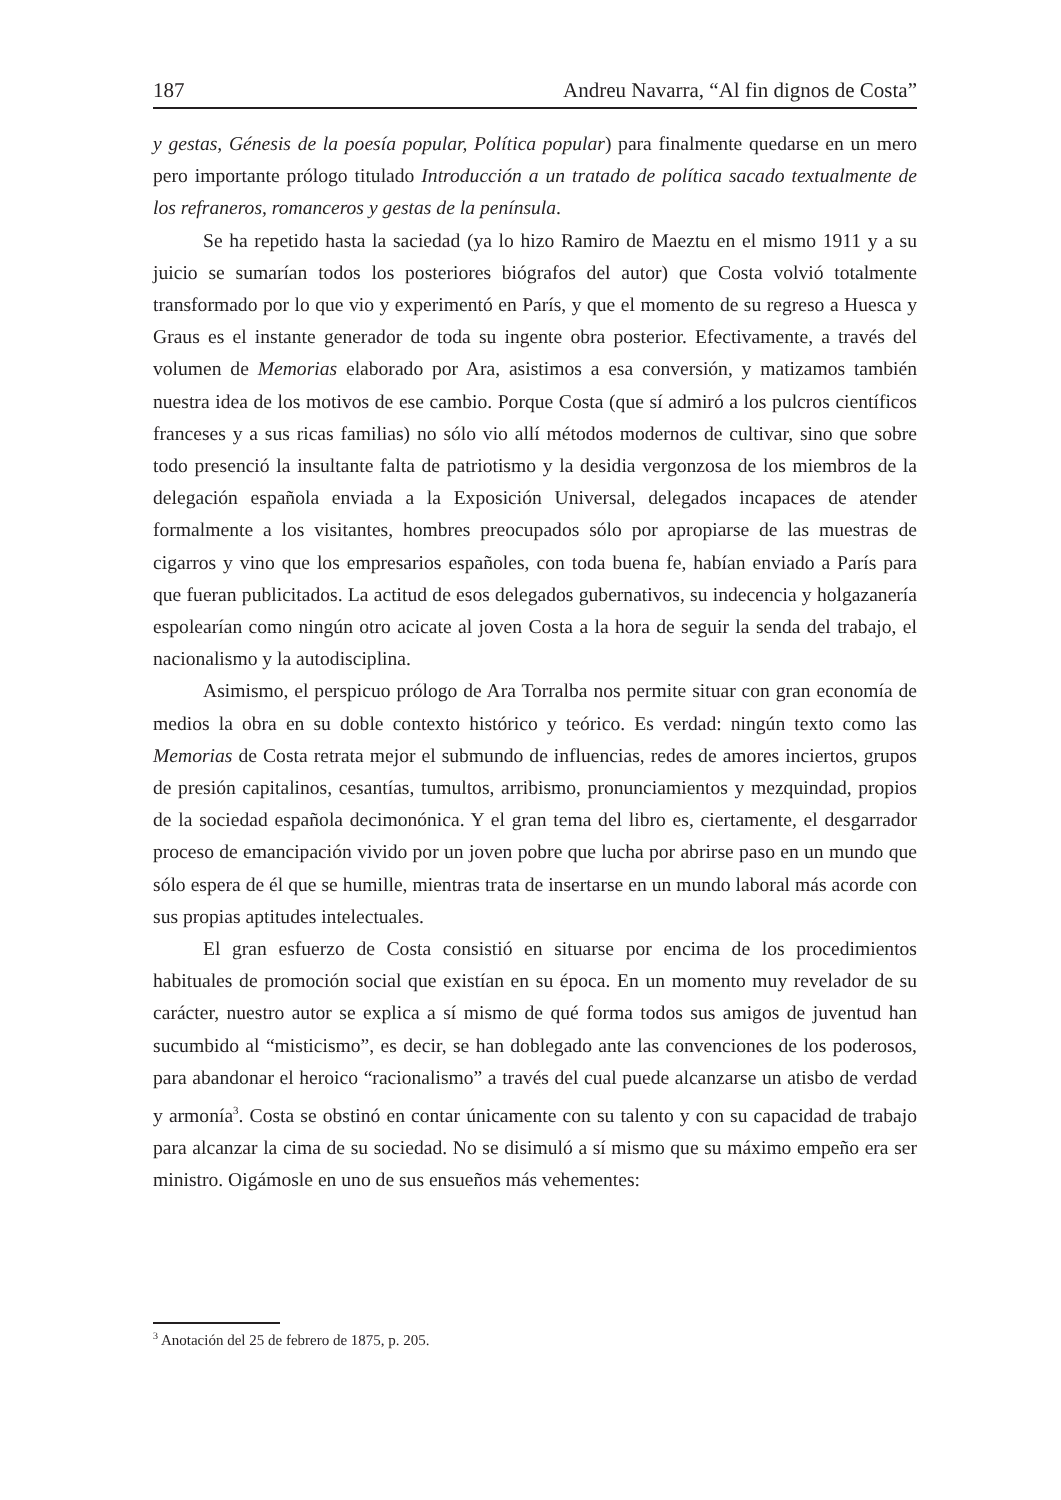187 Andreu Navarra, “Al fin dignos de Costa”
y gestas, Génesis de la poesía popular, Política popular) para finalmente quedarse en un mero pero importante prólogo titulado Introducción a un tratado de política sacado textualmente de los refraneros, romanceros y gestas de la península.
Se ha repetido hasta la saciedad (ya lo hizo Ramiro de Maeztu en el mismo 1911 y a su juicio se sumarían todos los posteriores biógrafos del autor) que Costa volvió totalmente transformado por lo que vio y experimentó en París, y que el momento de su regreso a Huesca y Graus es el instante generador de toda su ingente obra posterior. Efectivamente, a través del volumen de Memorias elaborado por Ara, asistimos a esa conversión, y matizamos también nuestra idea de los motivos de ese cambio. Porque Costa (que sí admiró a los pulcros científicos franceses y a sus ricas familias) no sólo vio allí métodos modernos de cultivar, sino que sobre todo presenció la insultante falta de patriotismo y la desidia vergonzosa de los miembros de la delegación española enviada a la Exposición Universal, delegados incapaces de atender formalmente a los visitantes, hombres preocupados sólo por apropiarse de las muestras de cigarros y vino que los empresarios españoles, con toda buena fe, habían enviado a París para que fueran publicitados. La actitud de esos delegados gubernativos, su indecencia y holgazanería espolearían como ningún otro acicate al joven Costa a la hora de seguir la senda del trabajo, el nacionalismo y la autodisciplina.
Asimismo, el perspicuo prólogo de Ara Torralba nos permite situar con gran economía de medios la obra en su doble contexto histórico y teórico. Es verdad: ningún texto como las Memorias de Costa retrata mejor el submundo de influencias, redes de amores inciertos, grupos de presión capitalinos, cesantías, tumultos, arribismo, pronunciamientos y mezquindad, propios de la sociedad española decimonónica. Y el gran tema del libro es, ciertamente, el desgarrador proceso de emancipación vivido por un joven pobre que lucha por abrirse paso en un mundo que sólo espera de él que se humille, mientras trata de insertarse en un mundo laboral más acorde con sus propias aptitudes intelectuales.
El gran esfuerzo de Costa consistió en situarse por encima de los procedimientos habituales de promoción social que existían en su época. En un momento muy revelador de su carácter, nuestro autor se explica a sí mismo de qué forma todos sus amigos de juventud han sucumbido al “misticismo”, es decir, se han doblegado ante las convenciones de los poderosos, para abandonar el heroico “racionalismo” a través del cual puede alcanzarse un atisbo de verdad y armonía<sup>3</sup>. Costa se obstinó en contar únicamente con su talento y con su capacidad de trabajo para alcanzar la cima de su sociedad. No se disimuló a sí mismo que su máximo empeño era ser ministro. Oigámosle en uno de sus ensueños más vehementes:
<sup>3</sup> Anotación del 25 de febrero de 1875, p. 205.